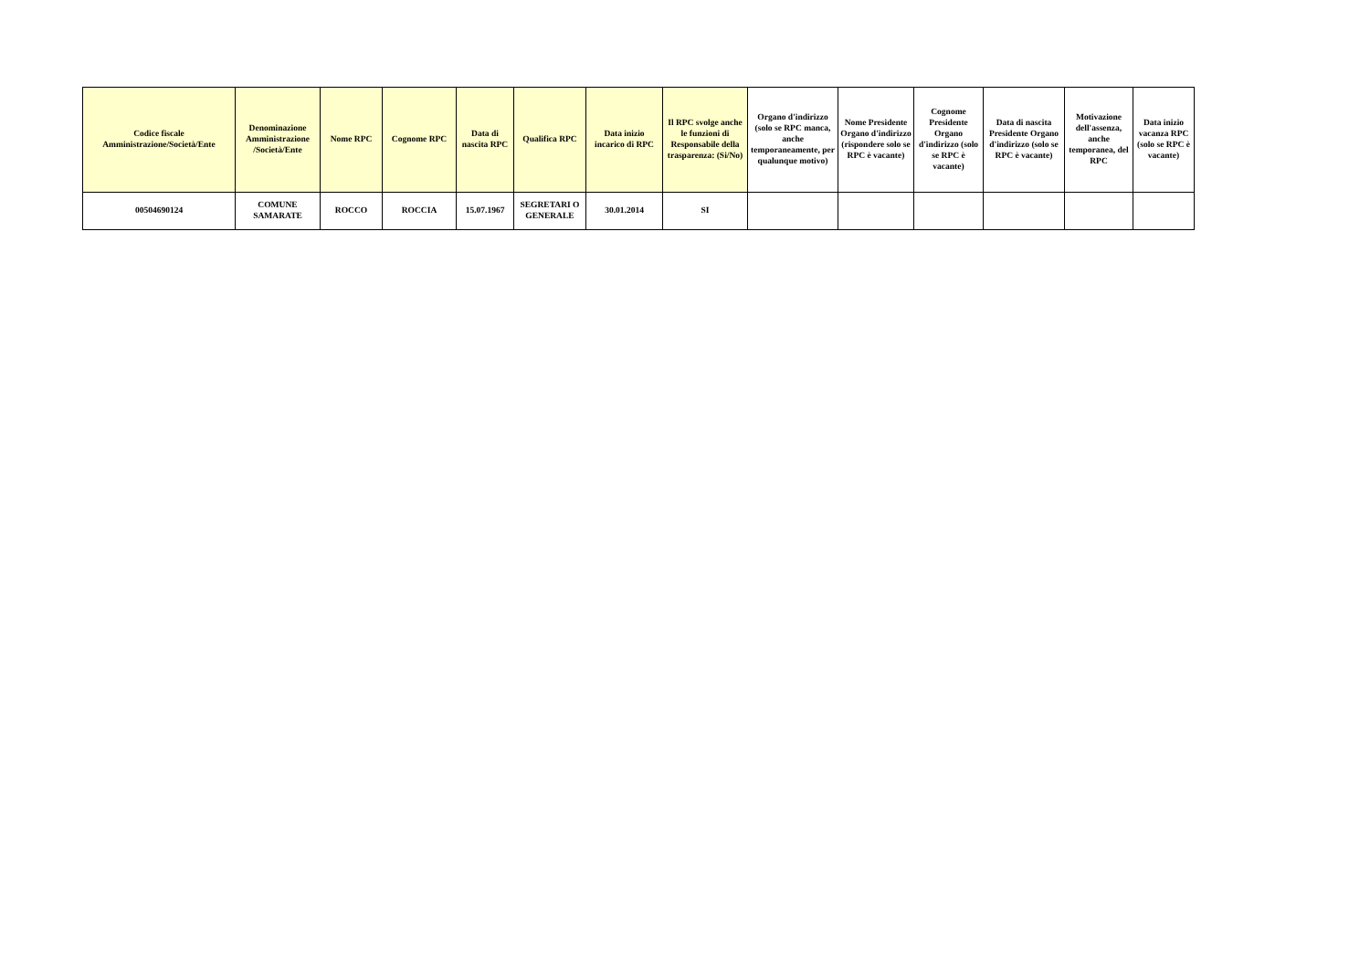| Codice fiscale Amministrazione/Società/Ente | Denominazione Amministrazione /Società/Ente | Nome RPC | Cognome RPC | Data di nascita RPC | Qualifica RPC | Data inizio incarico di RPC | Il RPC svolge anche le funzioni di Responsabile della trasparenza: (Si/No) | Organo d'indirizzo (solo se RPC manca, anche temporaneamente, per qualunque motivo) | Nome Presidente Organo d'indirizzo (rispondere solo se RPC è vacante) | Cognome Presidente Organo d'indirizzo (solo se RPC è vacante) | Data di nascita Presidente Organo d'indirizzo (solo se RPC è vacante) | Motivazione dell'assenza, anche temporanea, del RPC | Data inizio vacanza RPC (solo se RPC è vacante) |
| --- | --- | --- | --- | --- | --- | --- | --- | --- | --- | --- | --- | --- | --- |
| 00504690124 | COMUNE SAMARATE | ROCCO | ROCCIA | 15.07.1967 | SEGRETARI O GENERALE | 30.01.2014 | SI | | | | | | |